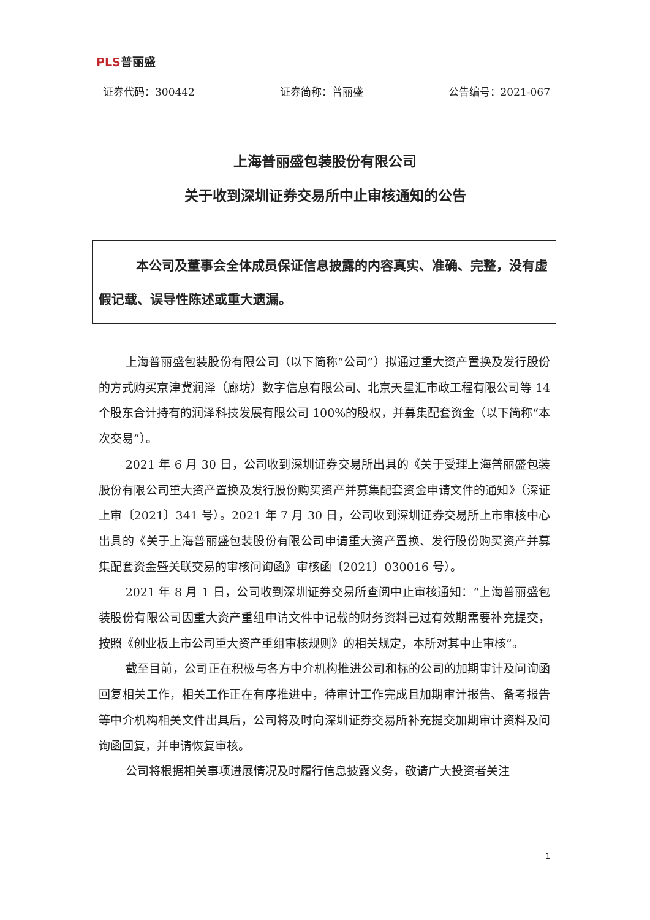PLS普丽盛
证券代码：300442 证券简称：普丽盛 公告编号：2021-067
上海普丽盛包装股份有限公司
关于收到深圳证券交易所中止审核通知的公告
本公司及董事会全体成员保证信息披露的内容真实、准确、完整，没有虚假记载、误导性陈述或重大遗漏。
上海普丽盛包装股份有限公司（以下简称“公司”）拟通过重大资产置换及发行股份的方式购买京津冀润泽（廊坊）数字信息有限公司、北京天星汇市政工程有限公司等 14 个股东合计持有的润泽科技发展有限公司 100%的股权，并募集配套资金（以下简称“本次交易”）。
2021 年 6 月 30 日，公司收到深圳证券交易所出具的《关于受理上海普丽盛包装股份有限公司重大资产置换及发行股份购买资产并募集配套资金申请文件的通知》（深证上审〔2021〕341 号）。2021 年 7 月 30 日，公司收到深圳证券交易所上市审核中心出具的《关于上海普丽盛包装股份有限公司申请重大资产置换、发行股份购买资产并募集配套资金暨关联交易的审核问询函》审核函〔2021〕030016 号）。
2021 年 8 月 1 日，公司收到深圳证券交易所查阅中止审核通知：“上海普丽盛包装股份有限公司因重大资产重组申请文件中记载的财务资料已过有效期需要补充提交，按照《创业板上市公司重大资产重组审核规则》的相关规定，本所对其中止审核”。
截至目前，公司正在积极与各方中介机构推进公司和标的公司的加期审计及问询函回复相关工作，相关工作正在有序推进中，待审计工作完成且加期审计报告、备考报告等中介机构相关文件出具后，公司将及时向深圳证券交易所补充提交加期审计资料及问询函回复，并申请恢复审核。
公司将根据相关事项进展情况及时履行信息披露义务，敬请广大投资者关注
1